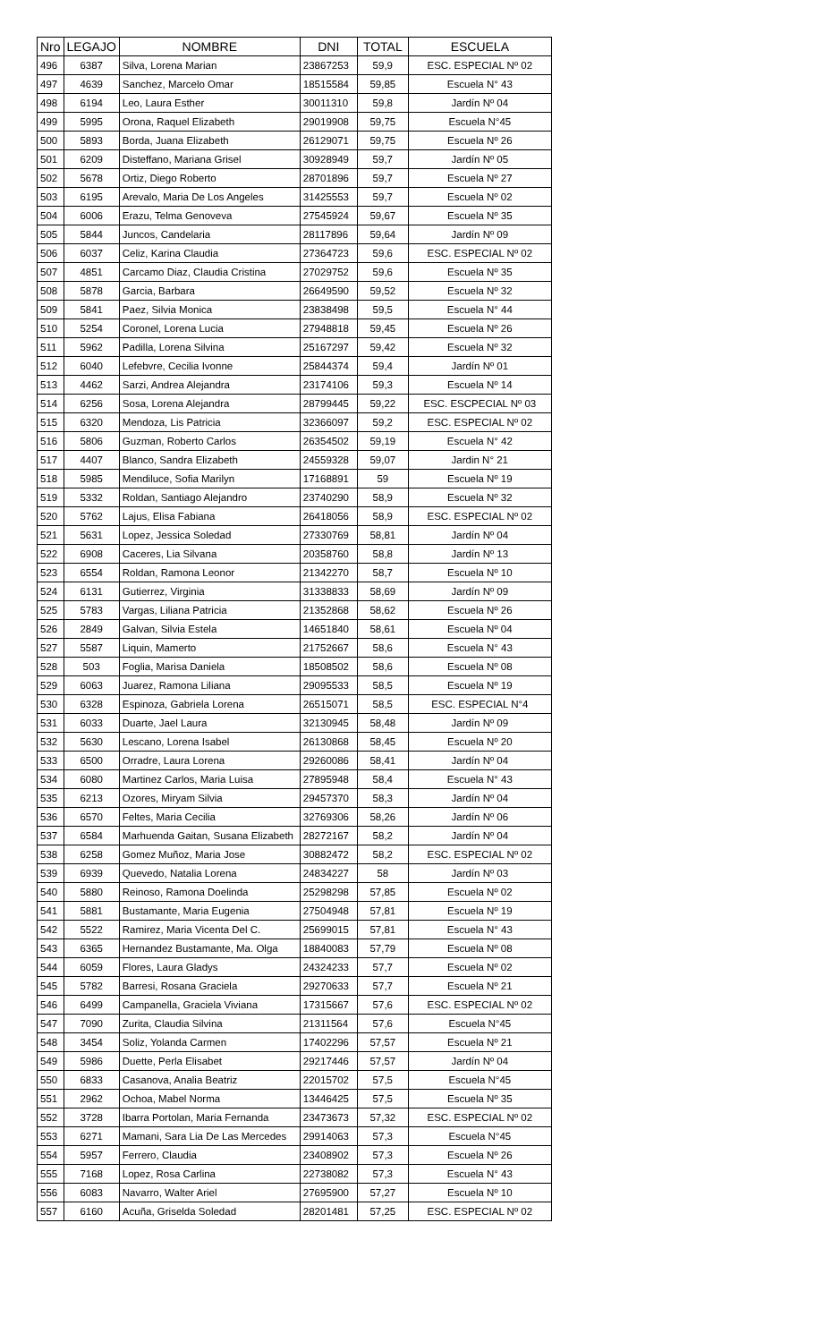| Nro | LEGAJO | NOMBRE | DNI | TOTAL | ESCUELA |
| --- | --- | --- | --- | --- | --- |
| 496 | 6387 | Silva, Lorena Marian | 23867253 | 59,9 | ESC. ESPECIAL Nº 02 |
| 497 | 4639 | Sanchez, Marcelo Omar | 18515584 | 59,85 | Escuela N° 43 |
| 498 | 6194 | Leo, Laura Esther | 30011310 | 59,8 | Jardín Nº 04 |
| 499 | 5995 | Orona, Raquel Elizabeth | 29019908 | 59,75 | Escuela N°45 |
| 500 | 5893 | Borda, Juana Elizabeth | 26129071 | 59,75 | Escuela Nº 26 |
| 501 | 6209 | Disteffano, Mariana Grisel | 30928949 | 59,7 | Jardín Nº 05 |
| 502 | 5678 | Ortiz, Diego Roberto | 28701896 | 59,7 | Escuela Nº 27 |
| 503 | 6195 | Arevalo, Maria De Los Angeles | 31425553 | 59,7 | Escuela Nº 02 |
| 504 | 6006 | Erazu, Telma Genoveva | 27545924 | 59,67 | Escuela Nº 35 |
| 505 | 5844 | Juncos, Candelaria | 28117896 | 59,64 | Jardín Nº 09 |
| 506 | 6037 | Celiz, Karina Claudia | 27364723 | 59,6 | ESC. ESPECIAL Nº 02 |
| 507 | 4851 | Carcamo Diaz, Claudia Cristina | 27029752 | 59,6 | Escuela Nº 35 |
| 508 | 5878 | Garcia, Barbara | 26649590 | 59,52 | Escuela Nº 32 |
| 509 | 5841 | Paez, Silvia Monica | 23838498 | 59,5 | Escuela N° 44 |
| 510 | 5254 | Coronel, Lorena Lucia | 27948818 | 59,45 | Escuela Nº 26 |
| 511 | 5962 | Padilla, Lorena Silvina | 25167297 | 59,42 | Escuela Nº 32 |
| 512 | 6040 | Lefebvre, Cecilia Ivonne | 25844374 | 59,4 | Jardín Nº 01 |
| 513 | 4462 | Sarzi, Andrea Alejandra | 23174106 | 59,3 | Escuela Nº 14 |
| 514 | 6256 | Sosa, Lorena Alejandra | 28799445 | 59,22 | ESC. ESCPECIAL Nº 03 |
| 515 | 6320 | Mendoza, Lis Patricia | 32366097 | 59,2 | ESC. ESPECIAL Nº 02 |
| 516 | 5806 | Guzman, Roberto Carlos | 26354502 | 59,19 | Escuela N° 42 |
| 517 | 4407 | Blanco, Sandra Elizabeth | 24559328 | 59,07 | Jardin N° 21 |
| 518 | 5985 | Mendiluce, Sofia Marilyn | 17168891 | 59 | Escuela Nº 19 |
| 519 | 5332 | Roldan, Santiago Alejandro | 23740290 | 58,9 | Escuela Nº 32 |
| 520 | 5762 | Lajus, Elisa Fabiana | 26418056 | 58,9 | ESC. ESPECIAL Nº 02 |
| 521 | 5631 | Lopez, Jessica Soledad | 27330769 | 58,81 | Jardín Nº 04 |
| 522 | 6908 | Caceres, Lia Silvana | 20358760 | 58,8 | Jardín Nº 13 |
| 523 | 6554 | Roldan, Ramona Leonor | 21342270 | 58,7 | Escuela Nº 10 |
| 524 | 6131 | Gutierrez, Virginia | 31338833 | 58,69 | Jardín Nº 09 |
| 525 | 5783 | Vargas, Liliana Patricia | 21352868 | 58,62 | Escuela Nº 26 |
| 526 | 2849 | Galvan, Silvia Estela | 14651840 | 58,61 | Escuela Nº 04 |
| 527 | 5587 | Liquin, Mamerto | 21752667 | 58,6 | Escuela N° 43 |
| 528 | 503 | Foglia, Marisa Daniela | 18508502 | 58,6 | Escuela Nº 08 |
| 529 | 6063 | Juarez, Ramona Liliana | 29095533 | 58,5 | Escuela Nº 19 |
| 530 | 6328 | Espinoza, Gabriela Lorena | 26515071 | 58,5 | ESC. ESPECIAL N°4 |
| 531 | 6033 | Duarte, Jael Laura | 32130945 | 58,48 | Jardín Nº 09 |
| 532 | 5630 | Lescano, Lorena Isabel | 26130868 | 58,45 | Escuela Nº 20 |
| 533 | 6500 | Orradre, Laura Lorena | 29260086 | 58,41 | Jardín Nº 04 |
| 534 | 6080 | Martinez Carlos, Maria Luisa | 27895948 | 58,4 | Escuela N° 43 |
| 535 | 6213 | Ozores, Miryam Silvia | 29457370 | 58,3 | Jardín Nº 04 |
| 536 | 6570 | Feltes, Maria Cecilia | 32769306 | 58,26 | Jardín Nº 06 |
| 537 | 6584 | Marhuenda Gaitan, Susana Elizabeth | 28272167 | 58,2 | Jardín Nº 04 |
| 538 | 6258 | Gomez Muñoz, Maria Jose | 30882472 | 58,2 | ESC. ESPECIAL Nº 02 |
| 539 | 6939 | Quevedo, Natalia Lorena | 24834227 | 58 | Jardín Nº 03 |
| 540 | 5880 | Reinoso, Ramona Doelinda | 25298298 | 57,85 | Escuela Nº 02 |
| 541 | 5881 | Bustamante, Maria Eugenia | 27504948 | 57,81 | Escuela Nº 19 |
| 542 | 5522 | Ramirez, Maria Vicenta Del C. | 25699015 | 57,81 | Escuela N° 43 |
| 543 | 6365 | Hernandez Bustamante, Ma. Olga | 18840083 | 57,79 | Escuela Nº 08 |
| 544 | 6059 | Flores, Laura Gladys | 24324233 | 57,7 | Escuela Nº 02 |
| 545 | 5782 | Barresi, Rosana Graciela | 29270633 | 57,7 | Escuela Nº 21 |
| 546 | 6499 | Campanella, Graciela Viviana | 17315667 | 57,6 | ESC. ESPECIAL Nº 02 |
| 547 | 7090 | Zurita, Claudia Silvina | 21311564 | 57,6 | Escuela N°45 |
| 548 | 3454 | Soliz, Yolanda Carmen | 17402296 | 57,57 | Escuela Nº 21 |
| 549 | 5986 | Duette, Perla Elisabet | 29217446 | 57,57 | Jardín Nº 04 |
| 550 | 6833 | Casanova, Analia Beatriz | 22015702 | 57,5 | Escuela N°45 |
| 551 | 2962 | Ochoa, Mabel Norma | 13446425 | 57,5 | Escuela Nº 35 |
| 552 | 3728 | Ibarra Portolan, Maria Fernanda | 23473673 | 57,32 | ESC. ESPECIAL Nº 02 |
| 553 | 6271 | Mamani, Sara Lia De Las Mercedes | 29914063 | 57,3 | Escuela N°45 |
| 554 | 5957 | Ferrero, Claudia | 23408902 | 57,3 | Escuela Nº 26 |
| 555 | 7168 | Lopez, Rosa Carlina | 22738082 | 57,3 | Escuela N° 43 |
| 556 | 6083 | Navarro, Walter Ariel | 27695900 | 57,27 | Escuela Nº 10 |
| 557 | 6160 | Acuña, Griselda Soledad | 28201481 | 57,25 | ESC. ESPECIAL Nº 02 |